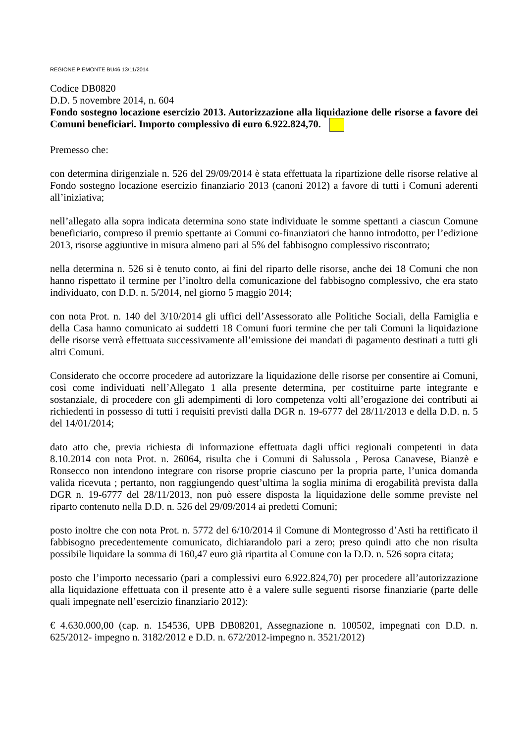REGIONE PIEMONTE BU46 13/11/2014
Codice DB0820
D.D. 5 novembre 2014, n. 604
Fondo sostegno locazione esercizio 2013. Autorizzazione alla liquidazione delle risorse a favore dei Comuni beneficiari. Importo complessivo di euro 6.922.824,70.
Premesso che:
con determina dirigenziale n. 526 del 29/09/2014 è stata effettuata la ripartizione delle risorse relative al Fondo sostegno locazione esercizio finanziario 2013 (canoni 2012) a favore di tutti i Comuni aderenti all’iniziativa;
nell’allegato alla sopra indicata determina sono state individuate le somme spettanti a ciascun Comune beneficiario, compreso il premio spettante ai Comuni co-finanziatori che hanno introdotto, per l’edizione 2013, risorse aggiuntive in misura almeno pari al 5% del fabbisogno complessivo riscontrato;
nella determina n. 526 si è tenuto conto, ai fini del riparto delle risorse, anche dei 18 Comuni che non hanno rispettato il termine per l’inoltro della comunicazione del fabbisogno complessivo, che era stato individuato, con D.D. n. 5/2014, nel giorno 5 maggio 2014;
con nota Prot. n. 140 del 3/10/2014 gli uffici dell’Assessorato alle Politiche Sociali, della Famiglia e della Casa hanno comunicato ai suddetti 18 Comuni fuori termine che per tali Comuni la liquidazione delle risorse verrà effettuata successivamente all’emissione dei mandati di pagamento destinati a tutti gli altri Comuni.
Considerato che occorre procedere ad autorizzare la liquidazione delle risorse per consentire ai Comuni, così come individuati nell’Allegato 1 alla presente determina, per costituirne parte integrante e sostanziale, di procedere con gli adempimenti di loro competenza volti all’erogazione dei contributi ai richiedenti in possesso di tutti i requisiti previsti dalla DGR n. 19-6777 del 28/11/2013 e della D.D. n. 5 del 14/01/2014;
dato atto che, previa richiesta di informazione effettuata dagli uffici regionali competenti in data 8.10.2014 con nota Prot. n. 26064, risulta che i Comuni di Salussola , Perosa Canavese, Bianzè e Ronsecco non intendono integrare con risorse proprie ciascuno per la propria parte, l’unica domanda valida ricevuta ; pertanto, non raggiungendo quest’ultima la soglia minima di erogabilità prevista dalla DGR n. 19-6777 del 28/11/2013, non può essere disposta la liquidazione delle somme previste nel riparto contenuto nella D.D. n. 526 del 29/09/2014 ai predetti Comuni;
posto inoltre che con nota Prot. n. 5772 del 6/10/2014 il Comune di Montegrosso d’Asti ha rettificato il fabbisogno precedentemente comunicato, dichiarandolo pari a zero; preso quindi atto che non risulta possibile liquidare la somma di 160,47 euro già ripartita al Comune con la D.D. n. 526 sopra citata;
posto che l’importo necessario (pari a complessivi euro 6.922.824,70) per procedere all’autorizzazione alla liquidazione effettuata con il presente atto è a valere sulle seguenti risorse finanziarie (parte delle quali impegnate nell’esercizio finanziario 2012):
€ 4.630.000,00 (cap. n. 154536, UPB DB08201, Assegnazione n. 100502, impegnati con D.D. n. 625/2012- impegno n. 3182/2012 e D.D. n. 672/2012-impegno n. 3521/2012)